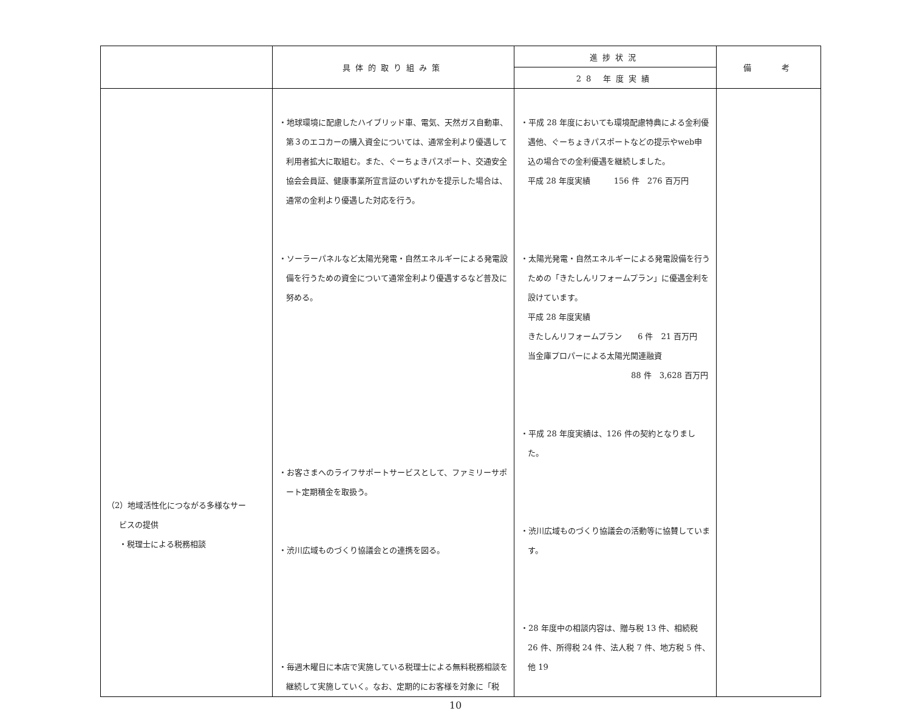| | 具体的取り組み策 | 進捗状況 | 備 考 |
| --- | --- | --- | --- |
| | | 28 年度実績 | |
| （2）地域活性化につながる多様なサー ビスの提供 ・税理士による税務相談 | ・地球環境に配慮したハイブリッド車、電気、天然ガス自動車、第３のエコカーの購入資金については、通常金利より優遇して利用者拡大に取組む。また、ぐーちょきパスポート、交通安全協会会員証、健康事業所宣言証のいずれかを提示した場合は、通常の金利より優遇した対応を行う。 ・ソーラーパネルなど太陽光発電・自然エネルギーによる発電設備を行うための資金について通常金利より優遇するなど普及に努める。 ・お客さまへのライフサポートサービスとして、ファミリーサポート定期積金を取扱う。 ・渋川広域ものづくり協議会との連携を図る。 ・毎週木曜日に本店で実施している税理士による無料税務相談を継続して実施していく。なお、定期的にお客様を対象に「税 | ・平成 28 年度においても環境配慮特典による金利優遇他、ぐーちょきパスポートなどの提示やweb申込の場合での金利優遇を継続しました。 平成 28 年度実績 156 件 276 百万円 ・太陽光発電・自然エネルギーによる発電設備を行うための「きたしんリフォームプラン」に優遇金利を設けています。 平成 28 年度実績 きたしんリフォームプラン 6 件 21 百万円 当金庫プロパーによる太陽光関連融資 88 件 3,628 百万円 ・平成 28 年度実績は、126 件の契約となりました。 ・渋川広域ものづくり協議会の活動等に協賛しています。 ・28 年度中の相談内容は、贈与税 13 件、相続税 26 件、所得税 24 件、法人税 7 件、地方税 5 件、他 19 | |
10